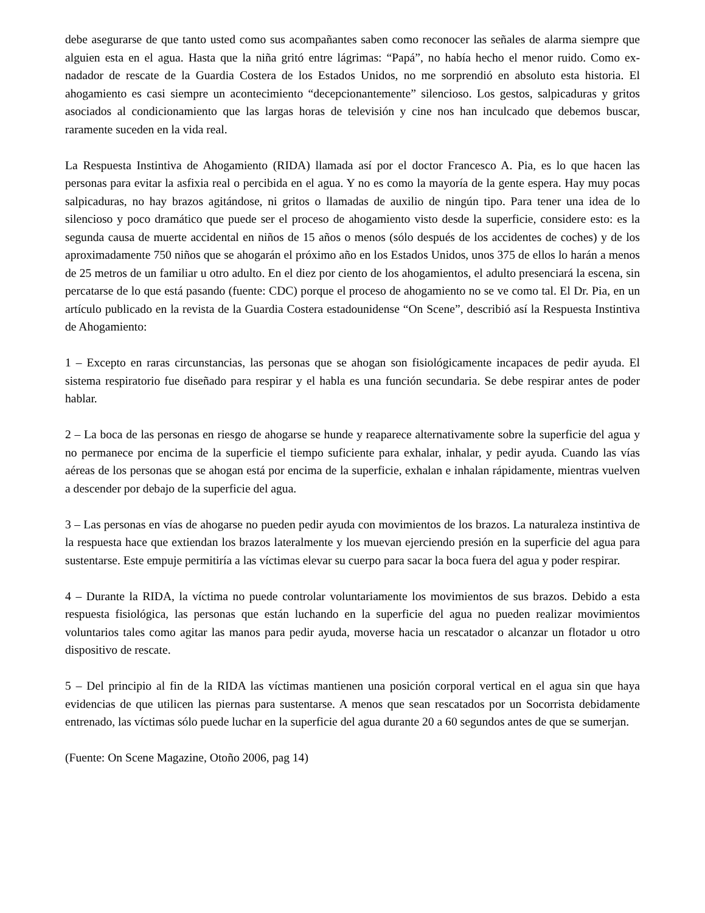debe asegurarse de que tanto usted como sus acompañantes saben como reconocer las señales de alarma siempre que alguien esta en el agua. Hasta que la niña gritó entre lágrimas: “Papá”, no había hecho el menor ruido. Como ex-nadador de rescate de la Guardia Costera de los Estados Unidos, no me sorprendió en absoluto esta historia. El ahogamiento es casi siempre un acontecimiento “decepcionantemente” silencioso. Los gestos, salpicaduras y gritos asociados al condicionamiento que las largas horas de televisión y cine nos han inculcado que debemos buscar, raramente suceden en la vida real.
La Respuesta Instintiva de Ahogamiento (RIDA) llamada así por el doctor Francesco A. Pia, es lo que hacen las personas para evitar la asfixia real o percibida en el agua. Y no es como la mayoría de la gente espera. Hay muy pocas salpicaduras, no hay brazos agitándose, ni gritos o llamadas de auxilio de ningún tipo. Para tener una idea de lo silencioso y poco dramático que puede ser el proceso de ahogamiento visto desde la superficie, considere esto: es la segunda causa de muerte accidental en niños de 15 años o menos (sólo después de los accidentes de coches) y de los aproximadamente 750 niños que se ahogarán el próximo año en los Estados Unidos, unos 375 de ellos lo harán a menos de 25 metros de un familiar u otro adulto. En el diez por ciento de los ahogamientos, el adulto presenciará la escena, sin percatarse de lo que está pasando (fuente: CDC) porque el proceso de ahogamiento no se ve como tal. El Dr. Pia, en un artículo publicado en la revista de la Guardia Costera estadounidense “On Scene”, describió así la Respuesta Instintiva de Ahogamiento:
1 – Excepto en raras circunstancias, las personas que se ahogan son fisiológicamente incapaces de pedir ayuda. El sistema respiratorio fue diseñado para respirar y el habla es una función secundaria. Se debe respirar antes de poder hablar.
2 – La boca de las personas en riesgo de ahogarse se hunde y reaparece alternativamente sobre la superficie del agua y no permanece por encima de la superficie el tiempo suficiente para exhalar, inhalar, y pedir ayuda. Cuando las vías aéreas de los personas que se ahogan está por encima de la superficie, exhalan e inhalan rápidamente, mientras vuelven a descender por debajo de la superficie del agua.
3 – Las personas en vías de ahogarse no pueden pedir ayuda con movimientos de los brazos. La naturaleza instintiva de la respuesta hace que extiendan los brazos lateralmente y los muevan ejerciendo presión en la superficie del agua para sustentarse. Este empuje permitiría a las víctimas elevar su cuerpo para sacar la boca fuera del agua y poder respirar.
4 – Durante la RIDA, la víctima no puede controlar voluntariamente los movimientos de sus brazos. Debido a esta respuesta fisiológica, las personas que están luchando en la superficie del agua no pueden realizar movimientos voluntarios tales como agitar las manos para pedir ayuda, moverse hacia un rescatador o alcanzar un flotador u otro dispositivo de rescate.
5 – Del principio al fin de la RIDA las víctimas mantienen una posición corporal vertical en el agua sin que haya evidencias de que utilicen las piernas para sustentarse. A menos que sean rescatados por un Socorrista debidamente entrenado, las víctimas sólo puede luchar en la superficie del agua durante 20 a 60 segundos antes de que se sumerjan.
(Fuente: On Scene Magazine, Otoño 2006, pag 14)